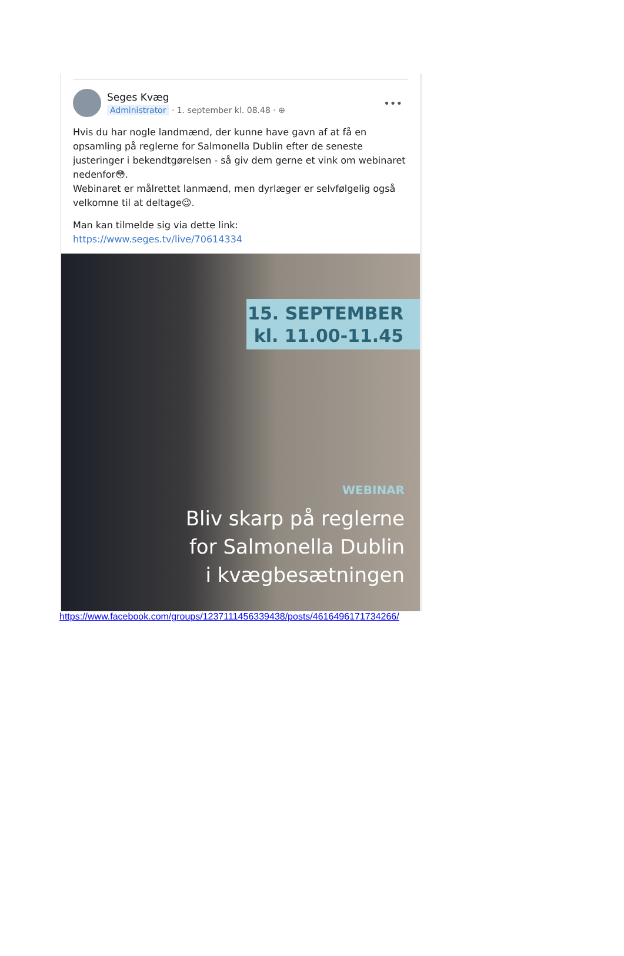Seges Kvæg
Administrator · 1. september kl. 08.48 · ⊕
•••
Hvis du har nogle landmænd, der kunne have gavn af at få en opsamling på reglerne for Salmonella Dublin efter de seneste justeringer i bekendtgørelsen - så giv dem gerne et vink om webinaret nedenfor😳.
Webinaret er målrettet lanmænd, men dyrlæger er selvfølgelig også velkomne til at deltage😉.
Man kan tilmelde sig via dette link:
https://www.seges.tv/live/70614334
15. SEPTEMBER
kl. 11.00-11.45
WEBINAR
Bliv skarp på reglerne
for Salmonella Dublin
i kvægbesætningen
https://www.facebook.com/groups/1237111456339438/posts/4616496171734266/